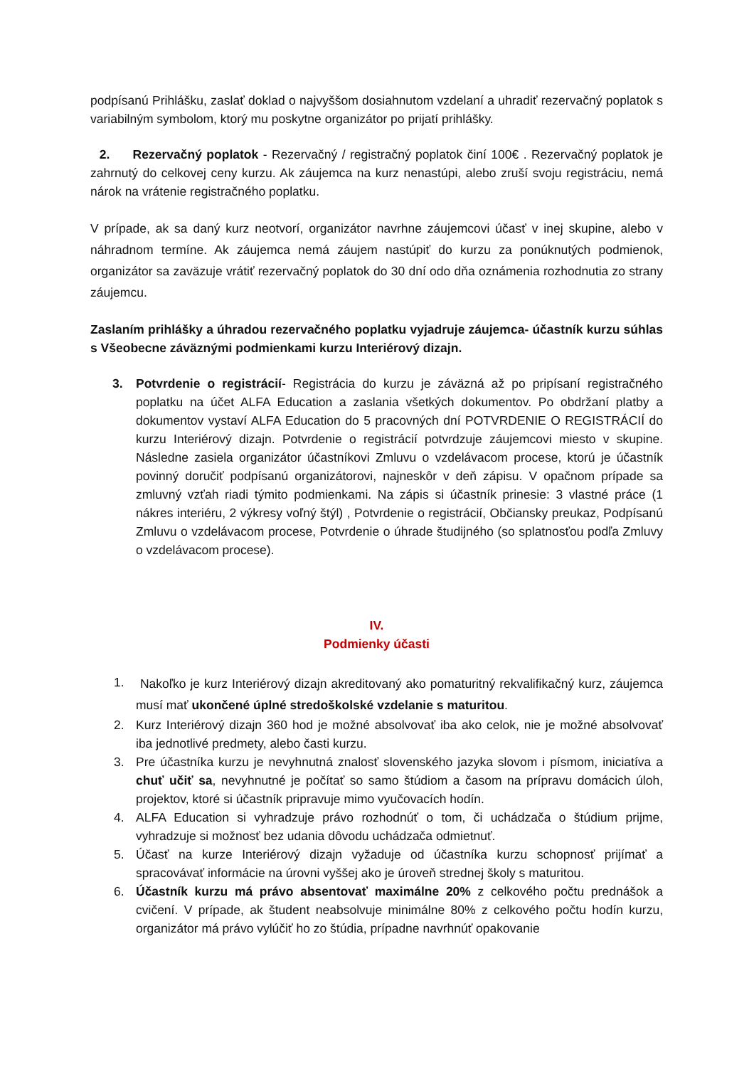podpísanú Prihlášku, zaslať doklad o najvyššom dosiahnutom vzdelaní a uhradiť rezervačný poplatok s variabilným symbolom, ktorý mu poskytne organizátor po prijatí prihlášky.
2. Rezervačný poplatok - Rezervačný / registračný poplatok činí 100€ . Rezervačný poplatok je zahrnutý do celkovej ceny kurzu. Ak záujemca na kurz nenastúpi, alebo zruší svoju registráciu, nemá nárok na vrátenie registračného poplatku.
V prípade, ak sa daný kurz neotvorí, organizátor navrhne záujemcovi účasť v inej skupine, alebo v náhradnom termíne. Ak záujemca nemá záujem nastúpiť do kurzu za ponúknutých podmienok, organizátor sa zaväzuje vrátiť rezervačný poplatok do 30 dní odo dňa oznámenia rozhodnutia zo strany záujemcu.
Zaslaním prihlášky a úhradou rezervačného poplatku vyjadruje záujemca- účastník kurzu súhlas s Všeobecne záväznými podmienkami kurzu Interiérový dizajn.
3. Potvrdenie o registrácií- Registrácia do kurzu je záväzná až po pripísaní registračného poplatku na účet ALFA Education a zaslania všetkých dokumentov. Po obdržaní platby a dokumentov vystaví ALFA Education do 5 pracovných dní POTVRDENIE O REGISTRÁCIÍ do kurzu Interiérový dizajn. Potvrdenie o registrácií potvrdzuje záujemcovi miesto v skupine. Následne zasiela organizátor účastníkovi Zmluvu o vzdelávacom procese, ktorú je účastník povinný doručiť podpísanú organizátorovi, najneskôr v deň zápisu. V opačnom prípade sa zmluvný vzťah riadi týmito podmienkami. Na zápis si účastník prinesie: 3 vlastné práce (1 nákres interiéru, 2 výkresy voľný štýl) , Potvrdenie o registrácií, Občiansky preukaz, Podpísanú Zmluvu o vzdelávacom procese, Potvrdenie o úhrade študijného (so splatnosťou podľa Zmluvy o vzdelávacom procese).
IV.
Podmienky účasti
1. Nakoľko je kurz Interiérový dizajn akreditovaný ako pomaturitný rekvalifikačný kurz, záujemca musí mať ukončené úplné stredoškolské vzdelanie s maturitou.
2. Kurz Interiérový dizajn 360 hod je možné absolvovať iba ako celok, nie je možné absolvovať iba jednotlivé predmety, alebo časti kurzu.
3. Pre účastníka kurzu je nevyhnutná znalosť slovenského jazyka slovom i písmom, iniciatíva a chuť učiť sa, nevyhnutné je počítať so samo štúdiom a časom na prípravu domácich úloh, projektov, ktoré si účastník pripravuje mimo vyučovacích hodín.
4. ALFA Education si vyhradzuje právo rozhodnúť o tom, či uchádzača o štúdium prijme, vyhradzuje si možnosť bez udania dôvodu uchádzača odmietnuť.
5. Účasť na kurze Interiérový dizajn vyžaduje od účastníka kurzu schopnosť prijímať a spracovávať informácie na úrovni vyššej ako je úroveň strednej školy s maturitou.
6. Účastník kurzu má právo absentovať maximálne 20% z celkového počtu prednášok a cvičení. V prípade, ak študent neabsolvuje minimálne 80% z celkového počtu hodín kurzu, organizátor má právo vylúčiť ho zo štúdia, prípadne navrhnúť opakovanie